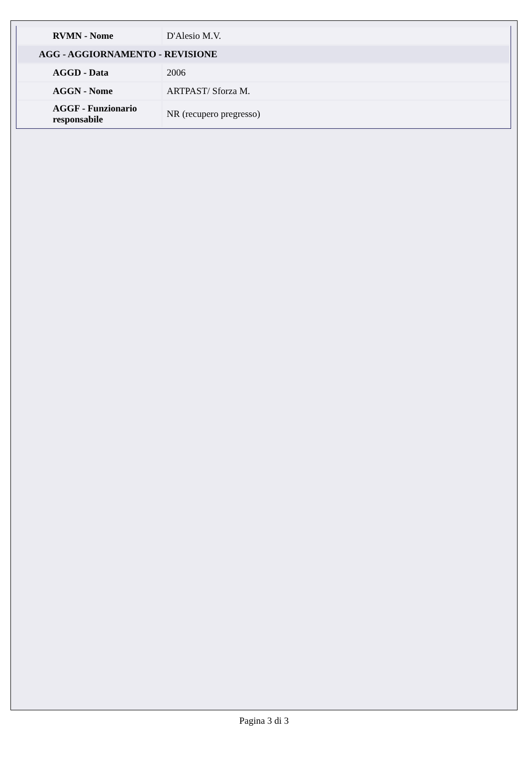| RVMN - Nome | D'Alesio M.V. |
| AGG - AGGIORNAMENTO - REVISIONE | |
| AGGD - Data | 2006 |
| AGGN - Nome | ARTPAST/ Sforza M. |
| AGGF - Funzionario responsabile | NR (recupero pregresso) |
Pagina 3 di 3